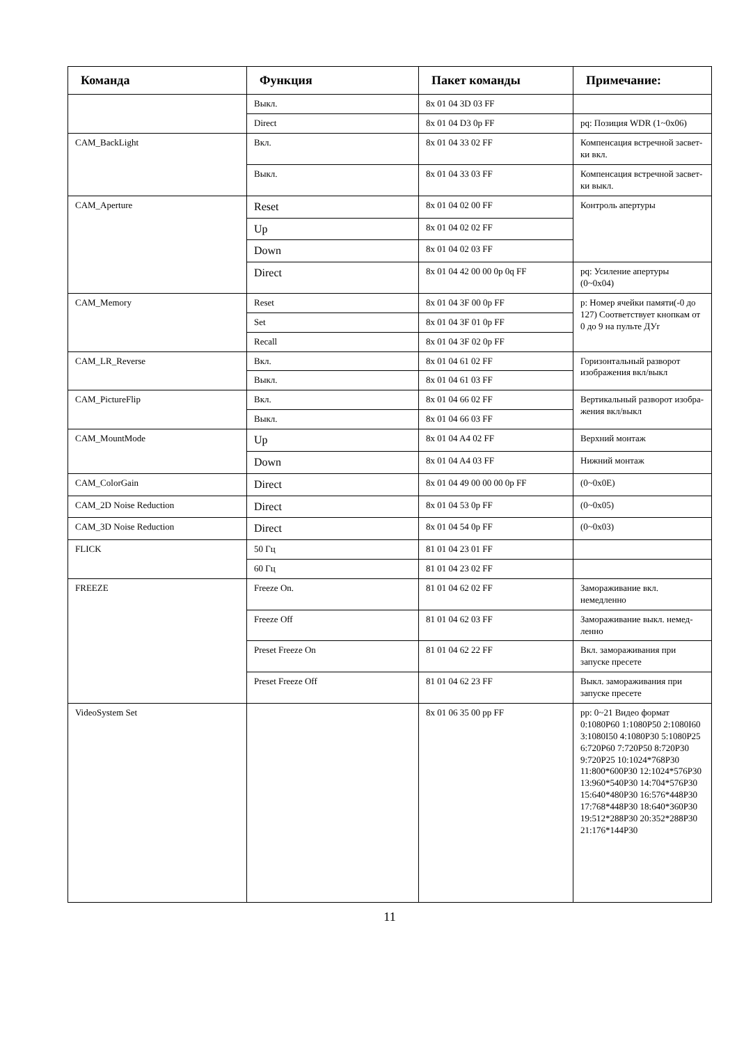| Команда | Функция | Пакет команды | Примечание: |
| --- | --- | --- | --- |
| | Выкл. | 8x 01 04 3D 03 FF | |
| | Direct | 8x 01 04 D3 0p FF | pq: Позиция WDR (1~0x06) |
| CAM_BackLight | Вкл. | 8x 01 04 33 02 FF | Компенсация встречной засвет-ки вкл. |
| | Выкл. | 8x 01 04 33 03 FF | Компенсация встречной засвет-ки выкл. |
| CAM_Aperture | Reset | 8x 01 04 02 00 FF | Контроль апертуры |
| | Up | 8x 01 04 02 02 FF | |
| | Down | 8x 01 04 02 03 FF | |
| | Direct | 8x 01 04 42 00 00 0p 0q FF | pq: Усиление апертуры (0~0x04) |
| CAM_Memory | Reset | 8x 01 04 3F 00 0p FF | p: Номер ячейки памяти(-0 до 127) Соответствует кнопкам от 0 до 9 на пульте ДУr |
| | Set | 8x 01 04 3F 01 0p FF | |
| | Recall | 8x 01 04 3F 02 0p FF | |
| CAM_LR_Reverse | Вкл. | 8x 01 04 61 02 FF | Горизонтальный разворот изображения вкл/выкл |
| | Выкл. | 8x 01 04 61 03 FF | |
| CAM_PictureFlip | Вкл. | 8x 01 04 66 02 FF | Вертикальный разворот изобра-жения вкл/выкл |
| | Выкл. | 8x 01 04 66 03 FF | |
| CAM_MountMode | Up | 8x 01 04 A4 02 FF | Верхний монтаж |
| | Down | 8x 01 04 A4 03 FF | Нижний монтаж |
| CAM_ColorGain | Direct | 8x 01 04 49 00 00 00 0p FF | (0~0x0E) |
| CAM_2D Noise Reduction | Direct | 8x 01 04 53 0p FF | (0~0x05) |
| CAM_3D Noise Reduction | Direct | 8x 01 04 54 0p FF | (0~0x03) |
| FLICK | 50 Гц | 81 01 04 23 01 FF | |
| | 60 Гц | 81 01 04 23 02 FF | |
| FREEZE | Freeze On. | 81 01 04 62 02 FF | Замораживание вкл. немедленно |
| | Freeze Off | 81 01 04 62 03 FF | Замораживание выкл. немед-ленно |
| | Preset Freeze On | 81 01 04 62 22 FF | Вкл. замораживания при запуске пресете |
| | Preset Freeze Off | 81 01 04 62 23 FF | Выкл. замораживания при запуске пресете |
| VideoSystem Set | | 8x 01 06 35 00 pp FF | pp: 0~21 Видео формат 0:1080P60 1:1080P50 2:1080I60 3:1080I50 4:1080P30 5:1080P25 6:720P60 7:720P50 8:720P30 9:720P25 10:1024*768P30 11:800*600P30 12:1024*576P30 13:960*540P30 14:704*576P30 15:640*480P30 16:576*448P30 17:768*448P30 18:640*360P30 19:512*288P30 20:352*288P30 21:176*144P30 |
11